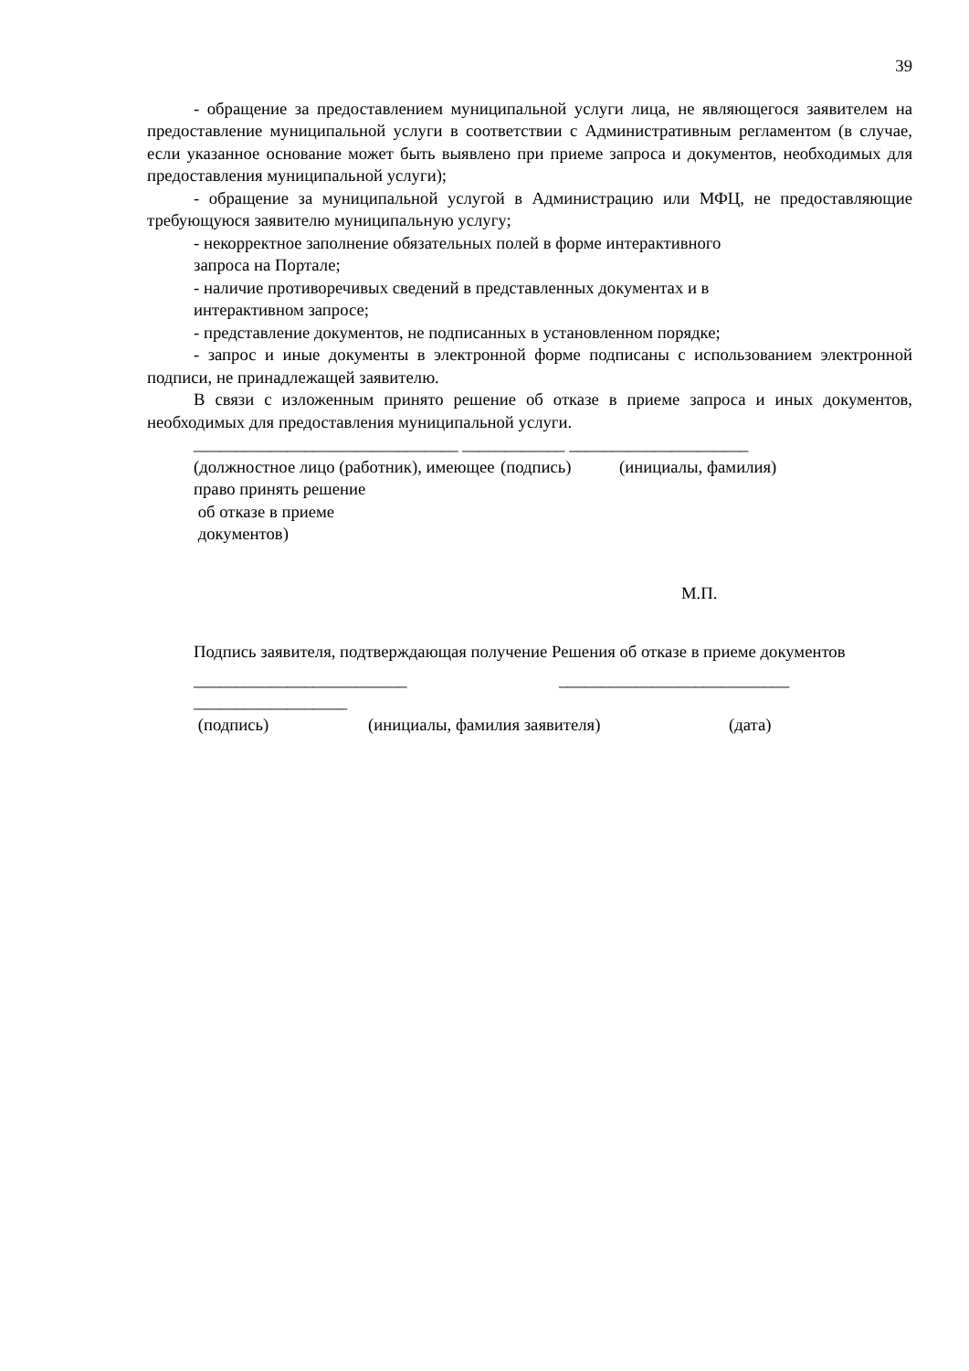39
- обращение за предоставлением муниципальной услуги лица, не являющегося заявителем на предоставление муниципальной услуги в соответствии с Административным регламентом (в случае, если указанное основание может быть выявлено при приеме запроса и документов, необходимых для предоставления муниципальной услуги);
- обращение за муниципальной услугой в Администрацию или МФЦ, не предоставляющие требующуюся заявителю муниципальную услугу;
- некорректное заполнение обязательных полей в форме интерактивного
запроса на Портале;
- наличие противоречивых сведений в представленных документах и в
интерактивном запросе;
- представление документов, не подписанных в установленном порядке;
- запрос и иные документы в электронной форме подписаны с использованием электронной подписи, не принадлежащей заявителю.
В связи с изложенным принято решение об отказе в приеме запроса и иных документов, необходимых для предоставления муниципальной услуги.
_______________________________ ____________ _____________________
(должностное лицо (работник), имеющее право принять решение
об отказе в приеме
документов)
(подпись) (инициалы, фамилия)
М.П.
Подпись заявителя, подтверждающая получение Решения об отказе в приеме документов
_________________________ ___________________________
__________________
(подпись) (инициалы, фамилия заявителя) (дата)